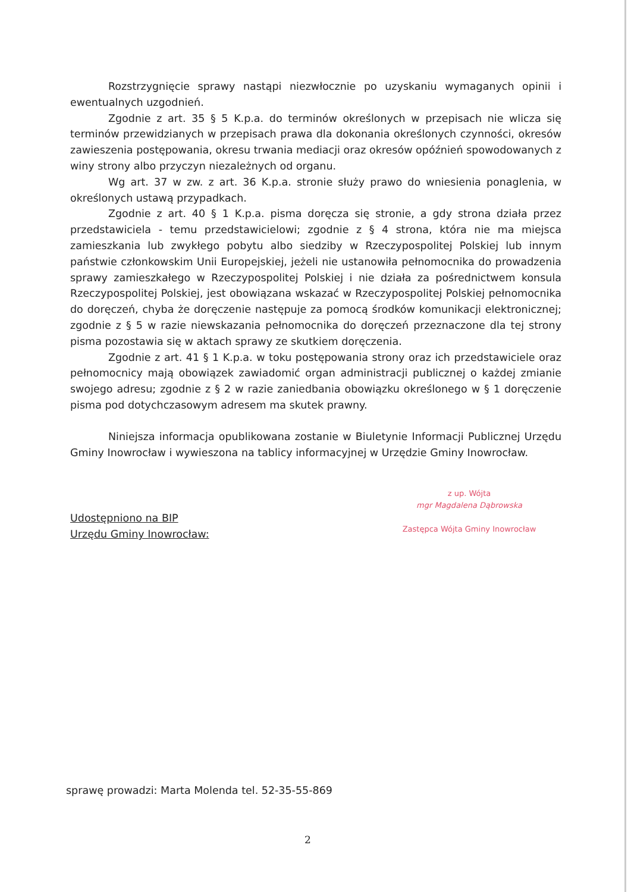Rozstrzygnięcie sprawy nastąpi niezwłocznie po uzyskaniu wymaganych opinii i ewentualnych uzgodnień.
Zgodnie z art. 35 § 5 K.p.a. do terminów określonych w przepisach nie wlicza się terminów przewidzianych w przepisach prawa dla dokonania określonych czynności, okresów zawieszenia postępowania, okresu trwania mediacji oraz okresów opóźnień spowodowanych z winy strony albo przyczyn niezależnych od organu.
Wg art. 37 w zw. z art. 36 K.p.a. stronie służy prawo do wniesienia ponaglenia, w określonych ustawą przypadkach.
Zgodnie z art. 40 § 1 K.p.a. pisma doręcza się stronie, a gdy strona działa przez przedstawiciela - temu przedstawicielowi; zgodnie z § 4 strona, która nie ma miejsca zamieszkania lub zwykłego pobytu albo siedziby w Rzeczypospolitej Polskiej lub innym państwie członkowskim Unii Europejskiej, jeżeli nie ustanowiła pełnomocnika do prowadzenia sprawy zamieszkałego w Rzeczypospolitej Polskiej i nie działa za pośrednictwem konsula Rzeczypospolitej Polskiej, jest obowiązana wskazać w Rzeczypospolitej Polskiej pełnomocnika do doręczeń, chyba że doręczenie następuje za pomocą środków komunikacji elektronicznej; zgodnie z § 5 w razie niewskazania pełnomocnika do doręczeń przeznaczone dla tej strony pisma pozostawia się w aktach sprawy ze skutkiem doręczenia.
Zgodnie z art. 41 § 1 K.p.a. w toku postępowania strony oraz ich przedstawiciele oraz pełnomocnicy mają obowiązek zawiadomić organ administracji publicznej o każdej zmianie swojego adresu; zgodnie z § 2 w razie zaniedbania obowiązku określonego w § 1 doręczenie pisma pod dotychczasowym adresem ma skutek prawny.
Niniejsza informacja opublikowana zostanie w Biuletynie Informacji Publicznej Urzędu Gminy Inowrocław i wywieszona na tablicy informacyjnej w Urzędzie Gminy Inowrocław.
Udostępniono na BIP
Urzędu Gminy Inowrocław:
z up. Wójta
mgr Magdalena Dąbrowska
Zastępca Wójta Gminy Inowrocław
sprawę prowadzi: Marta Molenda tel. 52-35-55-869
2